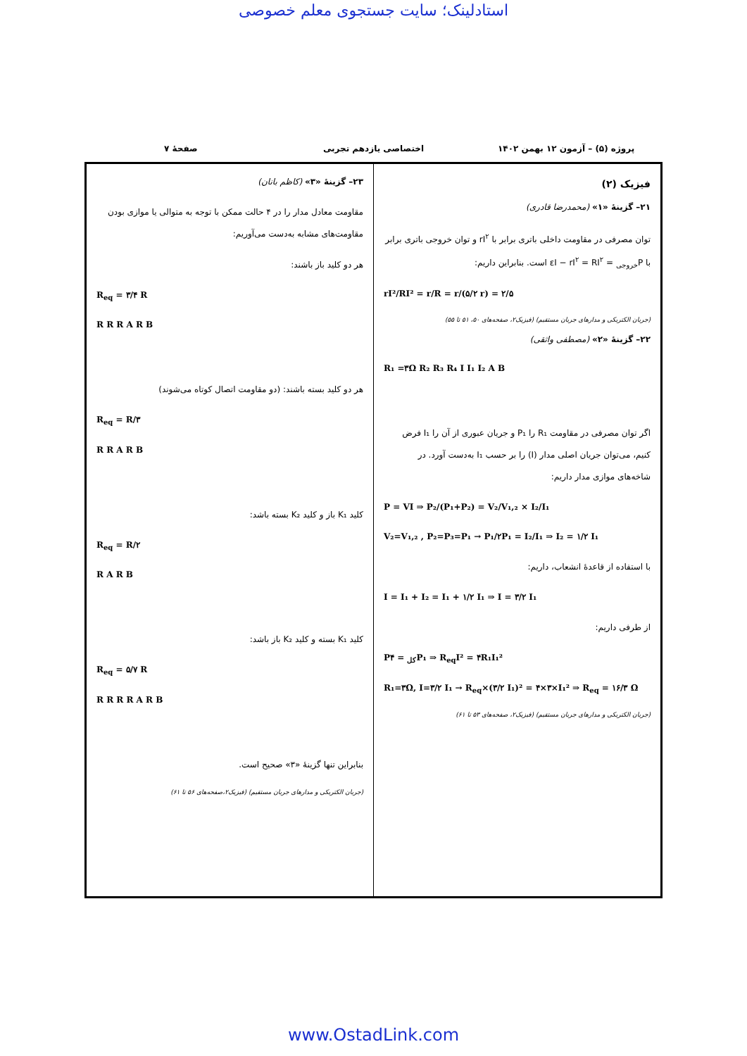استادلینک؛ سایت جستجوی معلم خصوصی
پروژه (۵) – آزمون ۱۲ بهمن ۱۴۰۲ اختصاصی یازدهم تجربی صفحهٔ ۷
فیزیک (۲)
۲۱– گزینهٔ «۱» (محمدرضا قادری)
توان مصرفی در مقاومت داخلی باتری برابر با rI<sup>۲</sup> و توان خروجی باتری برابر با P<sub>خروجی</sub> = εI − rI<sup>۲</sup> = RI<sup>۲</sup> است. بنابراین داریم:
rI²/RI² = r/R = r/(۵/۲ r) = ۲/۵
(جریان الکتریکی و مدارهای جریان مستقیم) (فیزیک۲، صفحه‌های ۵۰، ۵۱ تا ۵۵)
۲۲– گزینهٔ «۲» (مصطفی واثقی)
R₁ =۳Ω R₂ R₃ R₄ I I₁ I₂ A B
اگر توان مصرفی در مقاومت R₁ را P₁ و جریان عبوری از آن را I₁ فرض کنیم، می‌توان جریان اصلی مدار (I) را بر حسب I₁ به‌دست آورد. در شاخه‌های موازی مدار داریم:
P = VI ⇒ P₂/(P₁+P₂) = V₂/V₁,₂ × I₂/I₁
V₂=V₁,₂ , P₂=P₃=P₁ → P₁/۲P₁ = I₂/I₁ ⇒ I₂ = ۱/۲ I₁
با استفاده از قاعدهٔ انشعاب، داریم:
I = I₁ + I₂ = I₁ + ۱/۲ I₁ ⇒ I = ۳/۲ I₁
از طرفی داریم:
P<sub>کل</sub> = ۴P₁ ⇒ R<sub>eq</sub>I² = ۴R₁I₁²
R₁=۳Ω, I=۳/۲ I₁ → R<sub>eq</sub>×(۳/۲ I₁)² = ۴×۳×I₁² ⇒ R<sub>eq</sub> = ۱۶/۳ Ω
(جریان الکتریکی و مدارهای جریان مستقیم) (فیزیک۲، صفحه‌های ۵۳ تا ۶۱)
۲۳– گزینهٔ «۳» (کاظم بانان)
مقاومت معادل مدار را در ۴ حالت ممکن با توجه به متوالی یا موازی بودن مقاومت‌های مشابه به‌دست می‌آوریم:
هر دو کلید باز باشند:
R<sub>eq</sub> = ۳/۴ R
R R R A R B
هر دو کلید بسته باشند: (دو مقاومت اتصال کوتاه می‌شوند)
R<sub>eq</sub> = R/۳
R R A R B
کلید K₁ باز و کلید K₂ بسته باشد:
R<sub>eq</sub> = R/۲
R A R B
کلید K₁ بسته و کلید K₂ باز باشد:
R<sub>eq</sub> = ۵/۷ R
R R R R A R B
بنابراین تنها گزینهٔ «۳» صحیح است.
(جریان الکتریکی و مدارهای جریان مستقیم) (فیزیک۲،صفحه‌های ۵۶ تا ۶۱)
www.OstadLink.com